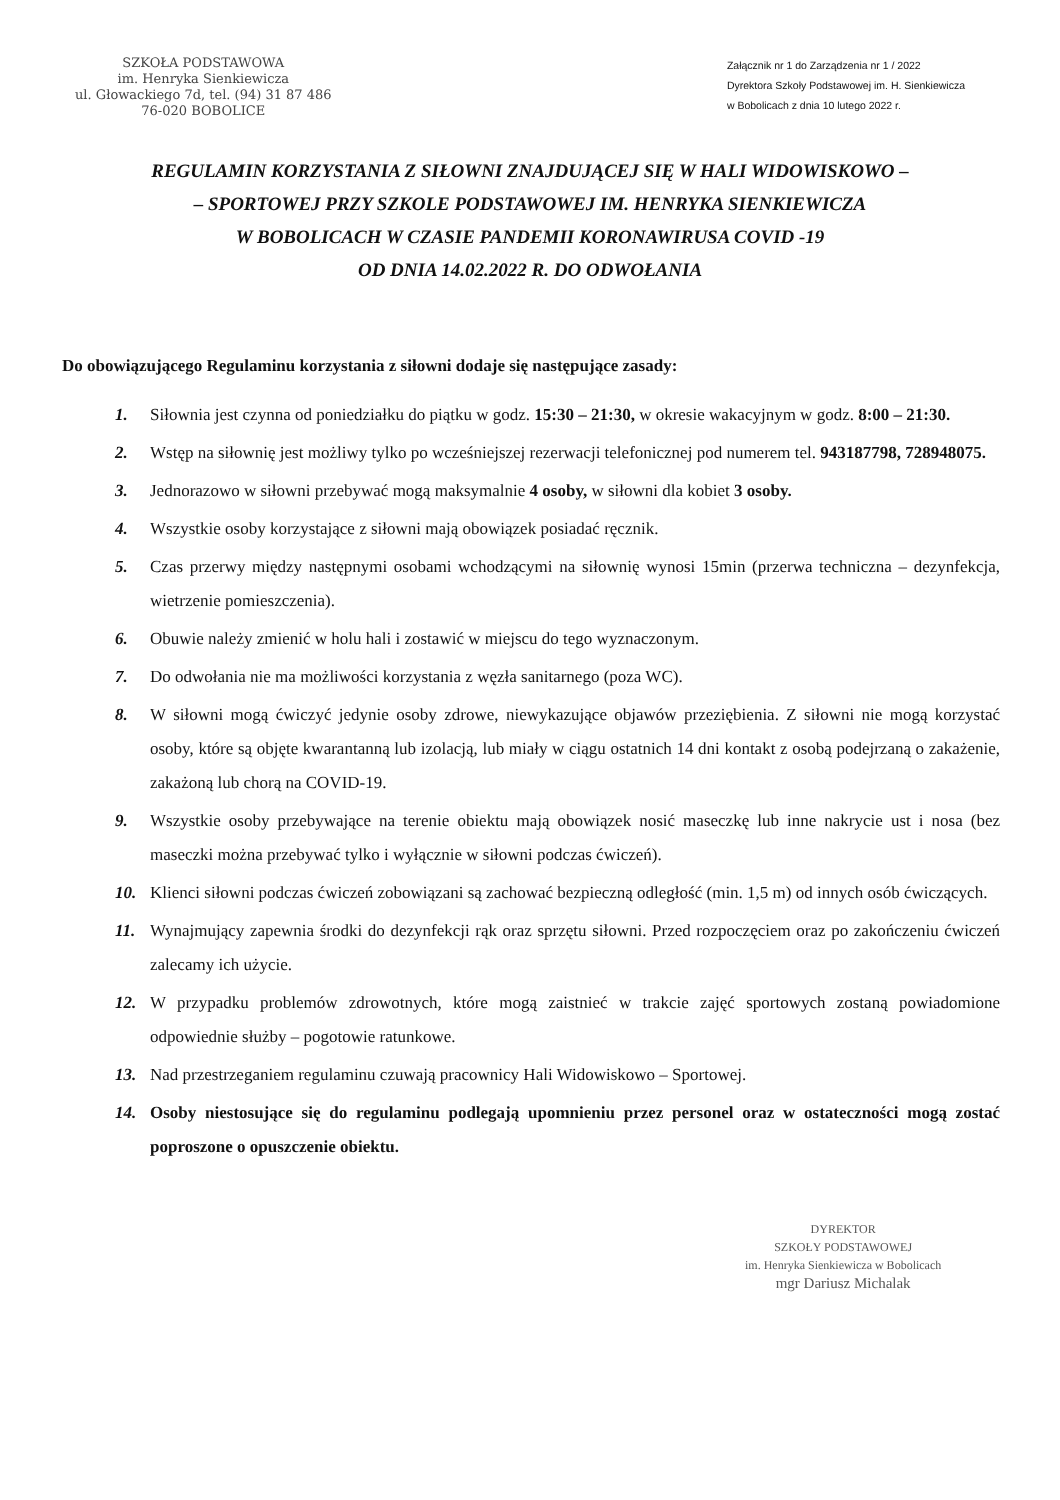SZKOŁA PODSTAWOWA
im. Henryka Sienkiewicza
ul. Głowackiego 7d, tel. (94) 31 87 486
76-020 BOBOLICE
Załącznik nr 1 do Zarządzenia nr 1 / 2022
Dyrektora Szkoły Podstawowej im. H. Sienkiewicza
w Bobolicach z dnia 10 lutego 2022 r.
REGULAMIN KORZYSTANIA Z SIŁOWNI ZNAJDUJĄCEJ SIĘ W HALI WIDOWISKOWO –
– SPORTOWEJ PRZY SZKOLE PODSTAWOWEJ IM. HENRYKA SIENKIEWICZA
W BOBOLICACH W CZASIE PANDEMII KORONAWIRUSA COVID -19
OD DNIA 14.02.2022 R. DO ODWOŁANIA
Do obowiązującego Regulaminu korzystania z siłowni dodaje się następujące zasady:
1. Siłownia jest czynna od poniedziałku do piątku w godz. 15:30 – 21:30, w okresie wakacyjnym w godz. 8:00 – 21:30.
2. Wstęp na siłownię jest możliwy tylko po wcześniejszej rezerwacji telefonicznej pod numerem tel. 943187798, 728948075.
3. Jednorazowo w siłowni przebywać mogą maksymalnie 4 osoby, w siłowni dla kobiet 3 osoby.
4. Wszystkie osoby korzystające z siłowni mają obowiązek posiadać ręcznik.
5. Czas przerwy między następnymi osobami wchodzącymi na siłownię wynosi 15min (przerwa techniczna – dezynfekcja, wietrzenie pomieszczenia).
6. Obuwie należy zmienić w holu hali i zostawić w miejscu do tego wyznaczonym.
7. Do odwołania nie ma możliwości korzystania z węzła sanitarnego (poza WC).
8. W siłowni mogą ćwiczyć jedynie osoby zdrowe, niewykazujące objawów przeziębienia. Z siłowni nie mogą korzystać osoby, które są objęte kwarantanną lub izolacją, lub miały w ciągu ostatnich 14 dni kontakt z osobą podejrzaną o zakażenie, zakażoną lub chorą na COVID-19.
9. Wszystkie osoby przebywające na terenie obiektu mają obowiązek nosić maseczkę lub inne nakrycie ust i nosa (bez maseczki można przebywać tylko i wyłącznie w siłowni podczas ćwiczeń).
10. Klienci siłowni podczas ćwiczeń zobowiązani są zachować bezpieczną odległość (min. 1,5 m) od innych osób ćwiczących.
11. Wynajmujący zapewnia środki do dezynfekcji rąk oraz sprzętu siłowni. Przed rozpoczęciem oraz po zakończeniu ćwiczeń zalecamy ich użycie.
12. W przypadku problemów zdrowotnych, które mogą zaistnieć w trakcie zajęć sportowych zostaną powiadomione odpowiednie służby – pogotowie ratunkowe.
13. Nad przestrzeganiem regulaminu czuwają pracownicy Hali Widowiskowo – Sportowej.
14. Osoby niestosujące się do regulaminu podlegają upomnieniu przez personel oraz w ostateczności mogą zostać poproszone o opuszczenie obiektu.
DYREKTOR
SZKOŁY PODSTAWOWEJ
im. Henryka Sienkiewicza w Bobolicach
mgr Dariusz Michalak